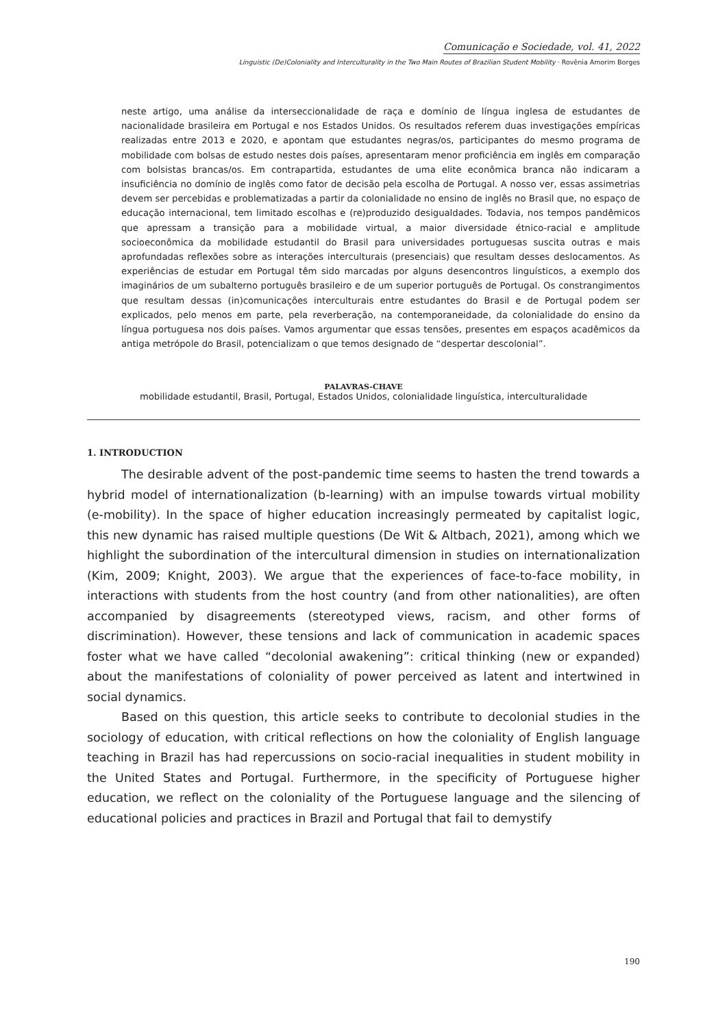Comunicação e Sociedade, vol. 41, 2022
Linguistic (De)Coloniality and Interculturality in the Two Main Routes of Brazilian Student Mobility · Rovênia Amorim Borges
neste artigo, uma análise da interseccionalidade de raça e domínio de língua inglesa de estudantes de nacionalidade brasileira em Portugal e nos Estados Unidos. Os resultados referem duas investigações empíricas realizadas entre 2013 e 2020, e apontam que estudantes negras/os, participantes do mesmo programa de mobilidade com bolsas de estudo nestes dois países, apresentaram menor proficiência em inglês em comparação com bolsistas brancas/os. Em contrapartida, estudantes de uma elite econômica branca não indicaram a insuficiência no domínio de inglês como fator de decisão pela escolha de Portugal. A nosso ver, essas assimetrias devem ser percebidas e problematizadas a partir da colonialidade no ensino de inglês no Brasil que, no espaço de educação internacional, tem limitado escolhas e (re)produzido desigualdades. Todavia, nos tempos pandêmicos que apressam a transição para a mobilidade virtual, a maior diversidade étnico-racial e amplitude socioeconômica da mobilidade estudantil do Brasil para universidades portuguesas suscita outras e mais aprofundadas reflexões sobre as interações interculturais (presenciais) que resultam desses deslocamentos. As experiências de estudar em Portugal têm sido marcadas por alguns desencontros linguísticos, a exemplo dos imaginários de um subalterno português brasileiro e de um superior português de Portugal. Os constrangimentos que resultam dessas (in)comunicações interculturais entre estudantes do Brasil e de Portugal podem ser explicados, pelo menos em parte, pela reverberação, na contemporaneidade, da colonialidade do ensino da língua portuguesa nos dois países. Vamos argumentar que essas tensões, presentes em espaços acadêmicos da antiga metrópole do Brasil, potencializam o que temos designado de “despertar descolonial”.
PALAVRAS-CHAVE
mobilidade estudantil, Brasil, Portugal, Estados Unidos, colonialidade linguística, interculturalidade
1. INTRODUCTION
The desirable advent of the post-pandemic time seems to hasten the trend towards a hybrid model of internationalization (b-learning) with an impulse towards virtual mobility (e-mobility). In the space of higher education increasingly permeated by capitalist logic, this new dynamic has raised multiple questions (De Wit & Altbach, 2021), among which we highlight the subordination of the intercultural dimension in studies on internationalization (Kim, 2009; Knight, 2003). We argue that the experiences of face-to-face mobility, in interactions with students from the host country (and from other nationalities), are often accompanied by disagreements (stereotyped views, racism, and other forms of discrimination). However, these tensions and lack of communication in academic spaces foster what we have called “decolonial awakening”: critical thinking (new or expanded) about the manifestations of coloniality of power perceived as latent and intertwined in social dynamics.
Based on this question, this article seeks to contribute to decolonial studies in the sociology of education, with critical reflections on how the coloniality of English language teaching in Brazil has had repercussions on socio-racial inequalities in student mobility in the United States and Portugal. Furthermore, in the specificity of Portuguese higher education, we reflect on the coloniality of the Portuguese language and the silencing of educational policies and practices in Brazil and Portugal that fail to demystify
190